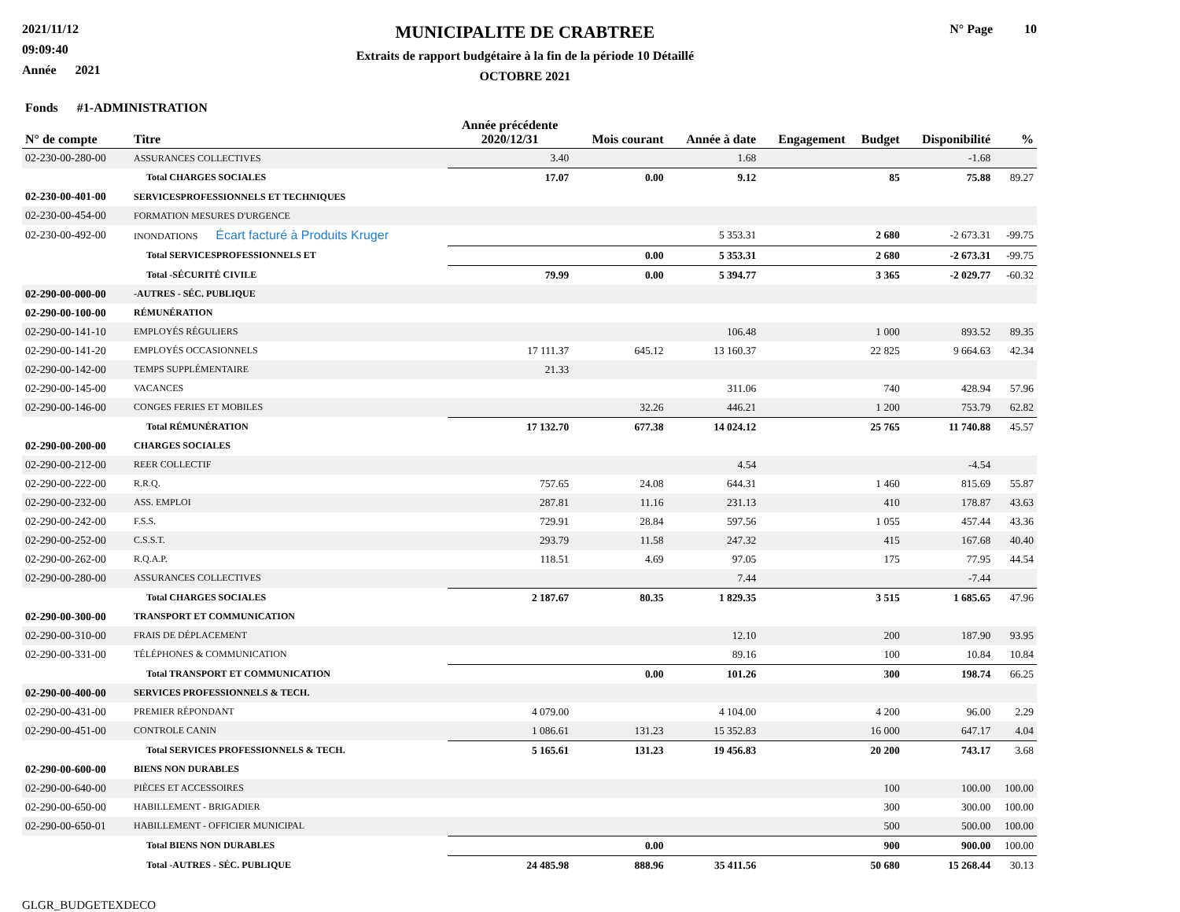2021/11/12
09:09:40
Année 2021
MUNICIPALITE DE CRABTREE
Extraits de rapport budgétaire à la fin de la période 10 Détaillé
OCTOBRE 2021
N° Page 10
| Fonds #1-ADMINISTRATION | | | | | | | | |
| --- | --- | --- | --- | --- | --- | --- | --- | --- |
| N° de compte | Titre | Année précédente 2020/12/31 | Mois courant | Année à date | Engagement | Budget | Disponibilité | % |
| 02-230-00-280-00 | ASSURANCES COLLECTIVES | 3.40 | | 1.68 | | | -1.68 | |
| | Total CHARGES SOCIALES | 17.07 | 0.00 | 9.12 | | 85 | 75.88 | 89.27 |
| 02-230-00-401-00 | SERVICESPROFESSIONNELS ET TECHNIQUES | | | | | | | |
| 02-230-00-454-00 | FORMATION MESURES D'URGENCE | | | | | | | |
| 02-230-00-492-00 | INONDATIONS Écart facturé à Produits Kruger | | | 5 353.31 | | 2 680 | -2 673.31 | -99.75 |
| | Total SERVICESPROFESSIONNELS ET | | 0.00 | 5 353.31 | | 2 680 | -2 673.31 | -99.75 |
| | Total -SÉCURITÉ CIVILE | 79.99 | 0.00 | 5 394.77 | | 3 365 | -2 029.77 | -60.32 |
| 02-290-00-000-00 | -AUTRES - SÉC. PUBLIQUE | | | | | | | |
| 02-290-00-100-00 | RÉMUNÉRATION | | | | | | | |
| 02-290-00-141-10 | EMPLOYÉS RÉGULIERS | | | 106.48 | | 1 000 | 893.52 | 89.35 |
| 02-290-00-141-20 | EMPLOYÉS OCCASIONNELS | 17 111.37 | 645.12 | 13 160.37 | | 22 825 | 9 664.63 | 42.34 |
| 02-290-00-142-00 | TEMPS SUPPLÉMENTAIRE | 21.33 | | | | | | |
| 02-290-00-145-00 | VACANCES | | | 311.06 | | 740 | 428.94 | 57.96 |
| 02-290-00-146-00 | CONGES FERIES ET MOBILES | | 32.26 | 446.21 | | 1 200 | 753.79 | 62.82 |
| | Total RÉMUNÉRATION | 17 132.70 | 677.38 | 14 024.12 | | 25 765 | 11 740.88 | 45.57 |
| 02-290-00-200-00 | CHARGES SOCIALES | | | | | | | |
| 02-290-00-212-00 | REER COLLECTIF | | | 4.54 | | | -4.54 | |
| 02-290-00-222-00 | R.R.Q. | 757.65 | 24.08 | 644.31 | | 1 460 | 815.69 | 55.87 |
| 02-290-00-232-00 | ASS. EMPLOI | 287.81 | 11.16 | 231.13 | | 410 | 178.87 | 43.63 |
| 02-290-00-242-00 | F.S.S. | 729.91 | 28.84 | 597.56 | | 1 055 | 457.44 | 43.36 |
| 02-290-00-252-00 | C.S.S.T. | 293.79 | 11.58 | 247.32 | | 415 | 167.68 | 40.40 |
| 02-290-00-262-00 | R.Q.A.P. | 118.51 | 4.69 | 97.05 | | 175 | 77.95 | 44.54 |
| 02-290-00-280-00 | ASSURANCES COLLECTIVES | | | 7.44 | | | -7.44 | |
| | Total CHARGES SOCIALES | 2 187.67 | 80.35 | 1 829.35 | | 3 515 | 1 685.65 | 47.96 |
| 02-290-00-300-00 | TRANSPORT ET COMMUNICATION | | | | | | | |
| 02-290-00-310-00 | FRAIS DE DÉPLACEMENT | | | 12.10 | | 200 | 187.90 | 93.95 |
| 02-290-00-331-00 | TÉLÉPHONES & COMMUNICATION | | | 89.16 | | 100 | 10.84 | 10.84 |
| | Total TRANSPORT ET COMMUNICATION | | 0.00 | 101.26 | | 300 | 198.74 | 66.25 |
| 02-290-00-400-00 | SERVICES PROFESSIONNELS & TECH. | | | | | | | |
| 02-290-00-431-00 | PREMIER RÉPONDANT | 4 079.00 | | 4 104.00 | | 4 200 | 96.00 | 2.29 |
| 02-290-00-451-00 | CONTROLE CANIN | 1 086.61 | 131.23 | 15 352.83 | | 16 000 | 647.17 | 4.04 |
| | Total SERVICES PROFESSIONNELS & TECH. | 5 165.61 | 131.23 | 19 456.83 | | 20 200 | 743.17 | 3.68 |
| 02-290-00-600-00 | BIENS NON DURABLES | | | | | | | |
| 02-290-00-640-00 | PIÈCES ET ACCESSOIRES | | | | | 100 | 100.00 | 100.00 |
| 02-290-00-650-00 | HABILLEMENT - BRIGADIER | | | | | 300 | 300.00 | 100.00 |
| 02-290-00-650-01 | HABILLEMENT - OFFICIER MUNICIPAL | | | | | 500 | 500.00 | 100.00 |
| | Total BIENS NON DURABLES | | 0.00 | | | 900 | 900.00 | 100.00 |
| | Total -AUTRES - SÉC. PUBLIQUE | 24 485.98 | 888.96 | 35 411.56 | | 50 680 | 15 268.44 | 30.13 |
GLGR_BUDGETEXDECO